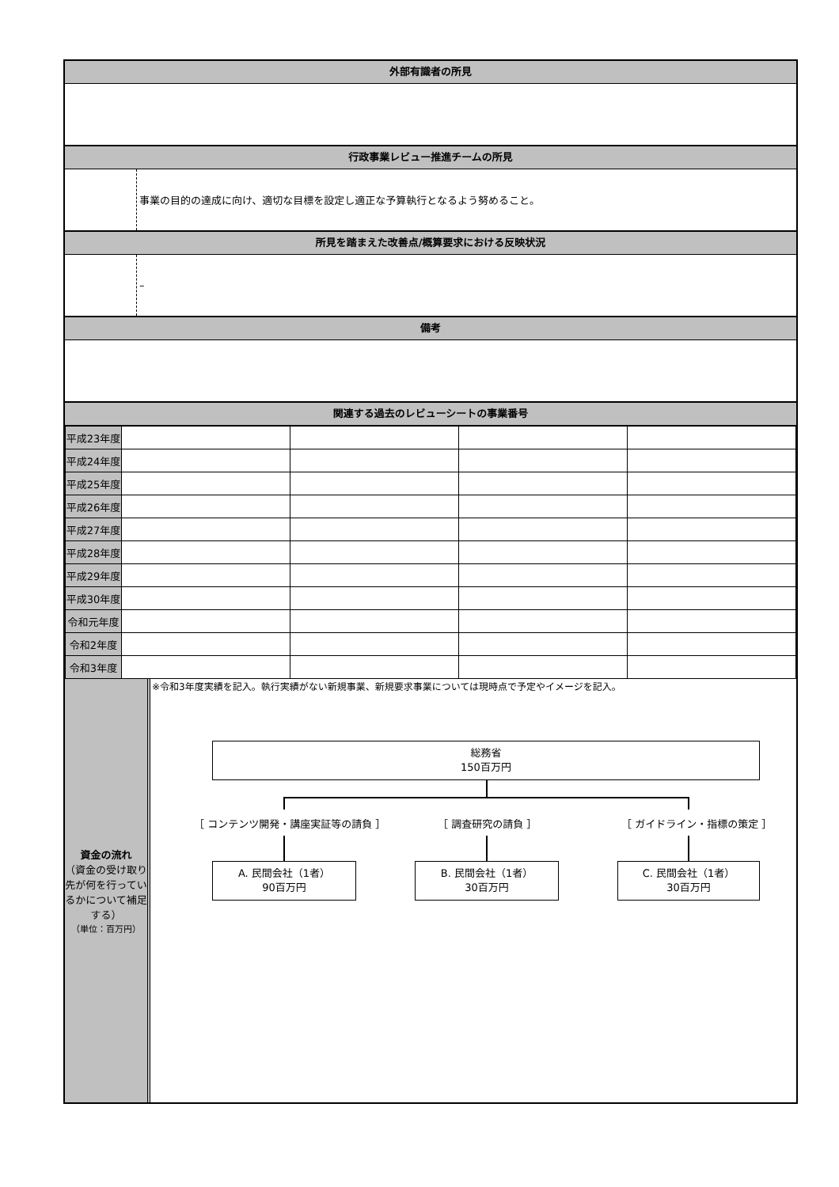外部有識者の所見
行政事業レビュー推進チームの所見
事業の目的の達成に向け、適切な目標を設定し適正な予算執行となるよう努めること。
所見を踏まえた改善点/概算要求における反映状況
–
備考
関連する過去のレビューシートの事業番号
| 平成23年度 | | | | |
| 平成24年度 | | | | |
| 平成25年度 | | | | |
| 平成26年度 | | | | |
| 平成27年度 | | | | |
| 平成28年度 | | | | |
| 平成29年度 | | | | |
| 平成30年度 | | | | |
| 令和元年度 | | | | |
| 令和2年度 | | | | |
| 令和3年度 | | | | |
資金の流れ
（資金の受け取り先が何を行っているかについて補足する）
（単位：百万円）
※令和3年度実績を記入。執行実績がない新規事業、新規要求事業については現時点で予定やイメージを記入。
総務省
150百万円
［ コンテンツ開発・講座実証等の請負 ］
［ 調査研究の請負 ］ ［ ガイドライン・指標の策定 ］
A. 民間会社（1者）
90百万円
B. 民間会社（1者）
30百万円
C. 民間会社（1者）
30百万円